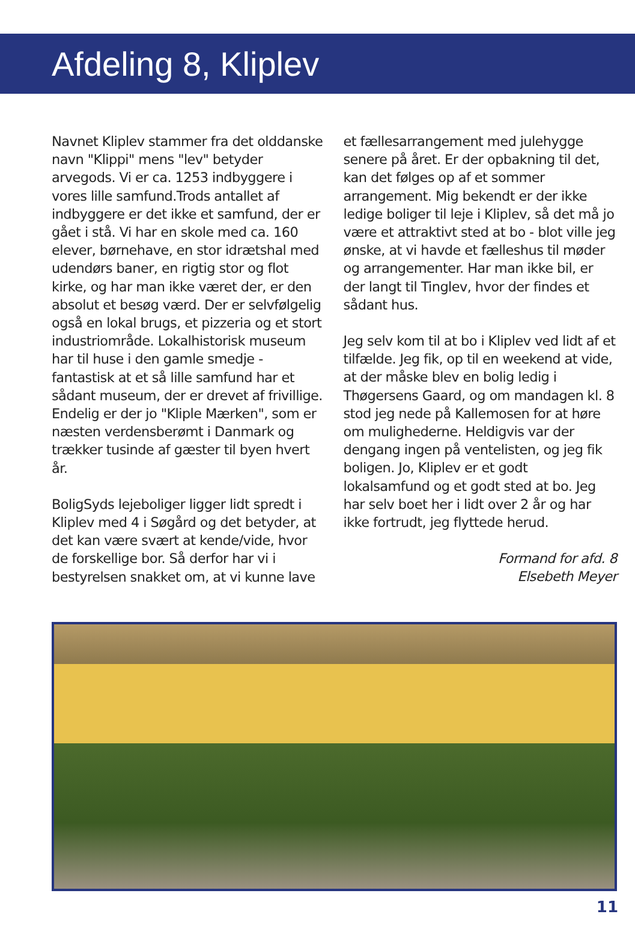Afdeling 8, Kliplev
Navnet Kliplev stammer fra det olddanske navn "Klippi" mens "lev" betyder arvegods. Vi er ca. 1253 indbyggere i vores lille samfund.Trods antallet af indbyggere er det ikke et samfund, der er gået i stå. Vi har en skole med ca. 160 elever, børnehave, en stor idrætshal med udendørs baner, en rigtig stor og flot kirke, og har man ikke været der, er den absolut et besøg værd. Der er selvfølgelig også en lokal brugs, et pizzeria og et stort industriområde. Lokalhistorisk museum har til huse i den gamle smedje - fantastisk at et så lille samfund har et sådant museum, der er drevet af frivillige. Endelig er der jo "Kliple Mærken", som er næsten verdensberømt i Danmark og trækker tusinde af gæster til byen hvert år.
BoligSyds lejeboliger ligger lidt spredt i Kliplev med 4 i Søgård og det betyder, at det kan være svært at kende/vide, hvor de forskellige bor. Så derfor har vi i bestyrelsen snakket om, at vi kunne lave
et fællesarrangement med julehygge senere på året. Er der opbakning til det, kan det følges op af et sommer arrangement. Mig bekendt er der ikke ledige boliger til leje i Kliplev, så det må jo være et attraktivt sted at bo - blot ville jeg ønske, at vi havde et fælleshus til møder og arrangementer. Har man ikke bil, er der langt til Tinglev, hvor der findes et sådant hus.
Jeg selv kom til at bo i Kliplev ved lidt af et tilfælde. Jeg fik, op til en weekend at vide, at der måske blev en bolig ledig i Thøgersens Gaard, og om mandagen kl. 8 stod jeg nede på Kallemosen for at høre om mulighederne. Heldigvis var der dengang ingen på ventelisten, og jeg fik boligen. Jo, Kliplev er et godt lokalsamfund og et godt sted at bo. Jeg har selv boet her i lidt over 2 år og har ikke fortrudt, jeg flyttede herud.
Formand for afd. 8
Elsebeth Meyer
11